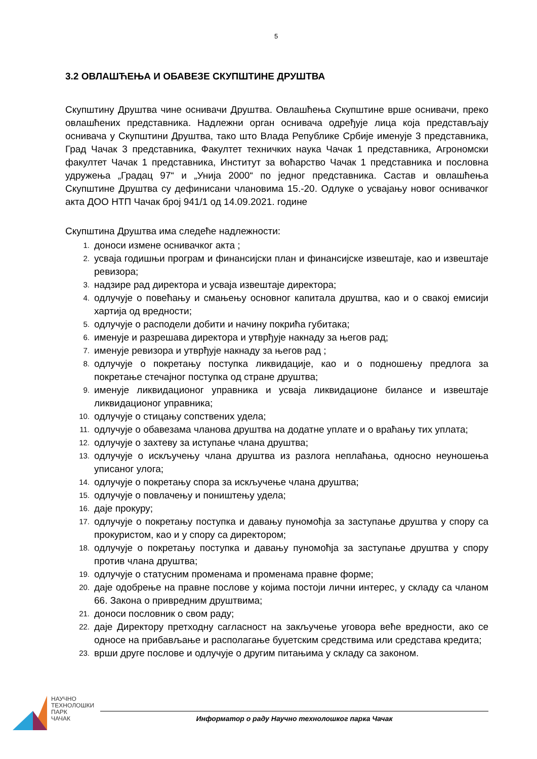5
3.2 ОВЛАШЋЕЊА И ОБАВЕЗЕ СКУПШТИНЕ ДРУШТВА
Скупштину Друштва чине оснивачи Друштва. Овлашћења Скупштине врше оснивачи, преко овлашћених представника. Надлежни орган оснивача одређује лица која представљају оснивача у Скупштини Друштва, тако што Влада Републике Србије именује 3 представника, Град Чачак 3 представника, Факултет техничких наука Чачак 1 представника, Агрономски факултет Чачак 1 представника, Институт за воћарство Чачак 1 представника и пословна удружења „Градац 97“ и „Унија 2000“ по једног представника. Састав и овлашћења Скупштине Друштва су дефинисани члановима 15.-20. Одлуке о усвајању новог оснивачког акта ДОО НТП Чачак број 941/1 од 14.09.2021. године
Скупштина Друштва има следеће надлежности:
1. доноси измене оснивачког акта ;
2. усваја годишњи програм и финансијски план и финансијске извештаје, као и извештаје ревизора;
3. надзире рад директора и усваја извештаје директора;
4. одлучује о повећању и смањењу основног капитала друштва, као и о свакој емисији хартија од вредности;
5. одлучује о расподели добити и начину покрића губитака;
6. именује и разрешава директора и утврђује накнаду за његов рад;
7. именује ревизора и утврђује накнаду за његов рад ;
8. одлучује о покретању поступка ликвидације, као и о подношењу предлога за покретање стечајног поступка од стране друштва;
9. именује ликвидационог управника и усваја ликвидационе билансе и извештаје ликвидационог управника;
10. одлучује о стицању сопствених удела;
11. одлучује о обавезама чланова друштва на додатне уплате и о враћању тих уплата;
12. одлучује о захтеву за иступање члана друштва;
13. одлучује о искључењу члана друштва из разлога неплаћања, односно неуношења уписаног улога;
14. одлучује о покретању спора за искључење члана друштва;
15. одлучује о повлачењу и поништењу удела;
16. даје прокуру;
17. одлучује о покретању поступка и давању пуномоћја за заступање друштва у спору са прокуристом, као и у спору са директором;
18. одлучује о покретању поступка и давању пуномоћја за заступање друштва у спору против члана друштва;
19. одлучује о статусним променама и променама правне форме;
20. даје одобрење на правне послове у којима постоји лични интерес, у складу са чланом 66. Закона о привредним друштвима;
21. доноси пословник о свом раду;
22. даје Директору претходну сагласност на закључење уговора веће вредности, ако се односе на прибављање и располагање буџетским средствима или средстава кредита;
23. врши друге послове и одлучује о другим питањима у складу са законом.
НАУЧНО
ТЕХНОЛОШКИ
ПАРК
ЧАЧАК
Информатор о раду Научно технолошког парка Чачак